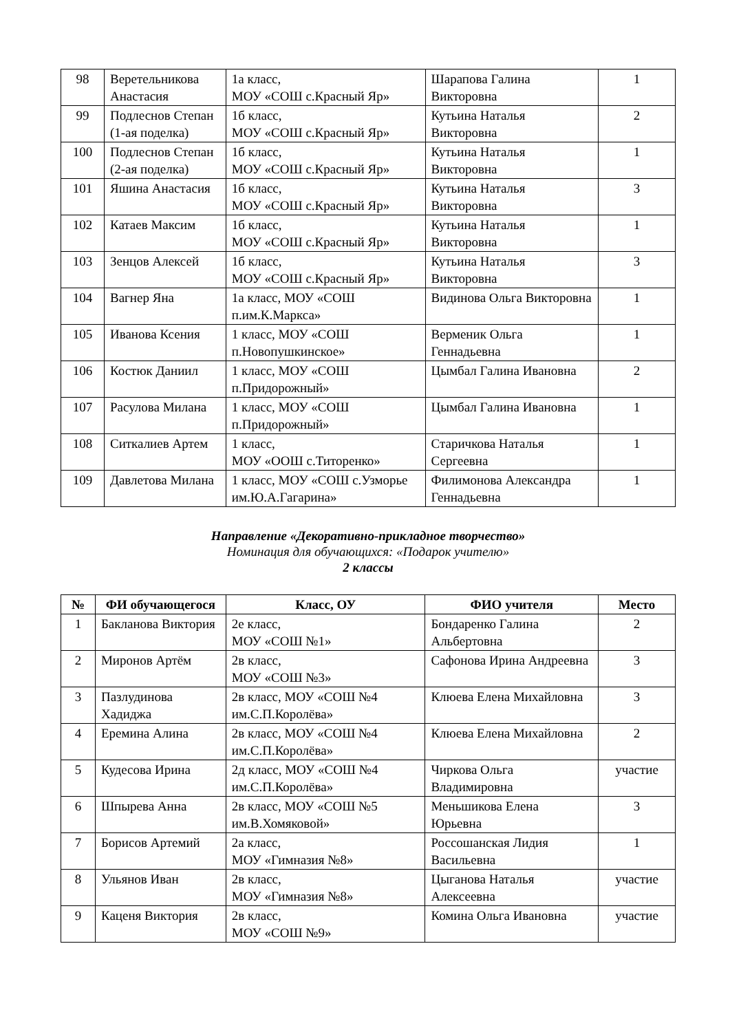| 98 | Веретельникова Анастасия | 1а класс, МОУ «СОШ с.Красный Яр» | Шарапова Галина Викторовна | 1 |
| 99 | Подлеснов Степан (1-ая поделка) | 1б класс, МОУ «СОШ с.Красный Яр» | Кутьина Наталья Викторовна | 2 |
| 100 | Подлеснов Степан (2-ая поделка) | 1б класс, МОУ «СОШ с.Красный Яр» | Кутьина Наталья Викторовна | 1 |
| 101 | Яшина Анастасия | 1б класс, МОУ «СОШ с.Красный Яр» | Кутьина Наталья Викторовна | 3 |
| 102 | Катаев Максим | 1б класс, МОУ «СОШ с.Красный Яр» | Кутьина Наталья Викторовна | 1 |
| 103 | Зенцов Алексей | 1б класс, МОУ «СОШ с.Красный Яр» | Кутьина Наталья Викторовна | 3 |
| 104 | Вагнер Яна | 1а класс, МОУ «СОШ п.им.К.Маркса» | Видинова Ольга Викторовна | 1 |
| 105 | Иванова Ксения | 1 класс, МОУ «СОШ п.Новопушкинское» | Верменик Ольга Геннадьевна | 1 |
| 106 | Костюк Даниил | 1 класс, МОУ «СОШ п.Придорожный» | Цымбал Галина Ивановна | 2 |
| 107 | Расулова Милана | 1 класс, МОУ «СОШ п.Придорожный» | Цымбал Галина Ивановна | 1 |
| 108 | Ситкалиев Артем | 1 класс, МОУ «ООШ с.Титоренко» | Старичкова Наталья Сергеевна | 1 |
| 109 | Давлетова Милана | 1 класс, МОУ «СОШ с.Узморье им.Ю.А.Гагарина» | Филимонова Александра Геннадьевна | 1 |
Направление «Декоративно-прикладное творчество»
Номинация для обучающихся: «Подарок учителю»
2 классы
| № | ФИ обучающегося | Класс, ОУ | ФИО учителя | Место |
| --- | --- | --- | --- | --- |
| 1 | Бакланова Виктория | 2е класс, МОУ «СОШ №1» | Бондаренко Галина Альбертовна | 2 |
| 2 | Миронов Артём | 2в класс, МОУ «СОШ №3» | Сафонова Ирина Андреевна | 3 |
| 3 | Пазлудинова Хадиджа | 2в класс, МОУ «СОШ №4 им.С.П.Королёва» | Клюева Елена Михайловна | 3 |
| 4 | Еремина Алина | 2в класс, МОУ «СОШ №4 им.С.П.Королёва» | Клюева Елена Михайловна | 2 |
| 5 | Кудесова Ирина | 2д класс, МОУ «СОШ №4 им.С.П.Королёва» | Чиркова Ольга Владимировна | участие |
| 6 | Шпырева Анна | 2в класс, МОУ «СОШ №5 им.В.Хомяковой» | Меньшикова Елена Юрьевна | 3 |
| 7 | Борисов Артемий | 2а класс, МОУ «Гимназия №8» | Россошанская Лидия Васильевна | 1 |
| 8 | Ульянов Иван | 2в класс, МОУ «Гимназия №8» | Цыганова Наталья Алексеевна | участие |
| 9 | Каценя Виктория | 2в класс, МОУ «СОШ №9» | Комина Ольга Ивановна | участие |